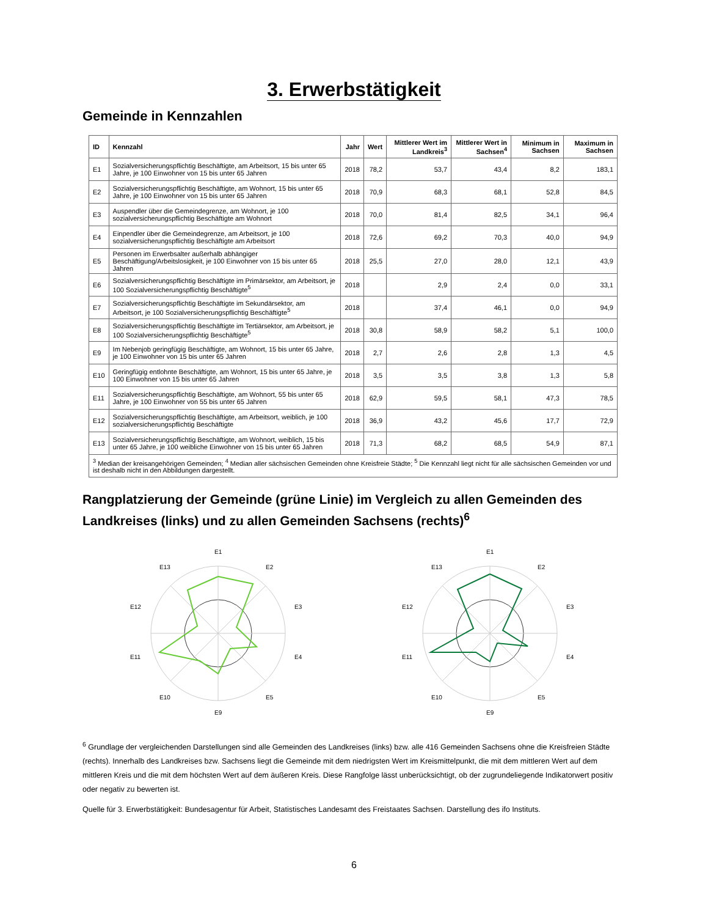3. Erwerbstätigkeit
Gemeinde in Kennzahlen
| ID | Kennzahl | Jahr | Wert | Mittlerer Wert im Landkreis<sup>3</sup> | Mittlerer Wert in Sachsen<sup>4</sup> | Minimum in Sachsen | Maximum in Sachsen |
| --- | --- | --- | --- | --- | --- | --- | --- |
| E1 | Sozialversicherungspflichtig Beschäftigte, am Arbeitsort, 15 bis unter 65 Jahre, je 100 Einwohner von 15 bis unter 65 Jahren | 2018 | 78,2 | 53,7 | 43,4 | 8,2 | 183,1 |
| E2 | Sozialversicherungspflichtig Beschäftigte, am Wohnort, 15 bis unter 65 Jahre, je 100 Einwohner von 15 bis unter 65 Jahren | 2018 | 70,9 | 68,3 | 68,1 | 52,8 | 84,5 |
| E3 | Auspendler über die Gemeindegrenze, am Wohnort, je 100 sozialversicherungspflichtig Beschäftigte am Wohnort | 2018 | 70,0 | 81,4 | 82,5 | 34,1 | 96,4 |
| E4 | Einpendler über die Gemeindegrenze, am Arbeitsort, je 100 sozialversicherungspflichtig Beschäftigte am Arbeitsort | 2018 | 72,6 | 69,2 | 70,3 | 40,0 | 94,9 |
| E5 | Personen im Erwerbsalter außerhalb abhängiger Beschäftigung/Arbeitslosigkeit, je 100 Einwohner von 15 bis unter 65 Jahren | 2018 | 25,5 | 27,0 | 28,0 | 12,1 | 43,9 |
| E6 | Sozialversicherungspflichtig Beschäftigte im Primärsektor, am Arbeitsort, je 100 Sozialversicherungspflichtig Beschäftigte<sup>5</sup> | 2018 | | 2,9 | 2,4 | 0,0 | 33,1 |
| E7 | Sozialversicherungspflichtig Beschäftigte im Sekundärsektor, am Arbeitsort, je 100 Sozialversicherungspflichtig Beschäftigte<sup>5</sup> | 2018 | | 37,4 | 46,1 | 0,0 | 94,9 |
| E8 | Sozialversicherungspflichtig Beschäftigte im Tertiärsektor, am Arbeitsort, je 100 Sozialversicherungspflichtig Beschäftigte<sup>5</sup> | 2018 | 30,8 | 58,9 | 58,2 | 5,1 | 100,0 |
| E9 | Im Nebenjob geringfügig Beschäftigte, am Wohnort, 15 bis unter 65 Jahre, je 100 Einwohner von 15 bis unter 65 Jahren | 2018 | 2,7 | 2,6 | 2,8 | 1,3 | 4,5 |
| E10 | Geringfügig entlohnte Beschäftigte, am Wohnort, 15 bis unter 65 Jahre, je 100 Einwohner von 15 bis unter 65 Jahren | 2018 | 3,5 | 3,5 | 3,8 | 1,3 | 5,8 |
| E11 | Sozialversicherungspflichtig Beschäftigte, am Wohnort, 55 bis unter 65 Jahre, je 100 Einwohner von 55 bis unter 65 Jahren | 2018 | 62,9 | 59,5 | 58,1 | 47,3 | 78,5 |
| E12 | Sozialversicherungspflichtig Beschäftigte, am Arbeitsort, weiblich, je 100 sozialversicherungspflichtig Beschäftigte | 2018 | 36,9 | 43,2 | 45,6 | 17,7 | 72,9 |
| E13 | Sozialversicherungspflichtig Beschäftigte, am Wohnort, weiblich, 15 bis unter 65 Jahre, je 100 weibliche Einwohner von 15 bis unter 65 Jahren | 2018 | 71,3 | 68,2 | 68,5 | 54,9 | 87,1 |
| <sup>3</sup> Median der kreisangehörigen Gemeinden; <sup>4</sup> Median aller sächsischen Gemeinden ohne Kreisfreie Städte; <sup>5</sup> Die Kennzahl liegt nicht für alle sächsischen Gemeinden vor und ist deshalb nicht in den Abbildungen dargestellt. | | | | | | | |
Rangplatzierung der Gemeinde (grüne Linie) im Vergleich zu allen Gemeinden des Landkreises (links) und zu allen Gemeinden Sachsens (rechts)<sup>6</sup>
E1
E2
E3
E4
E5
E9
E10
E11
E12
E13
E1
E2
E3
E4
E5
E9
E10
E11
E12
E13
<sup>6</sup> Grundlage der vergleichenden Darstellungen sind alle Gemeinden des Landkreises (links) bzw. alle 416 Gemeinden Sachsens ohne die Kreisfreien Städte (rechts). Innerhalb des Landkreises bzw. Sachsens liegt die Gemeinde mit dem niedrigsten Wert im Kreismittelpunkt, die mit dem mittleren Wert auf dem mittleren Kreis und die mit dem höchsten Wert auf dem äußeren Kreis. Diese Rangfolge lässt unberücksichtigt, ob der zugrundeliegende Indikatorwert positiv oder negativ zu bewerten ist.
Quelle für 3. Erwerbstätigkeit: Bundesagentur für Arbeit, Statistisches Landesamt des Freistaates Sachsen. Darstellung des ifo Instituts.
6